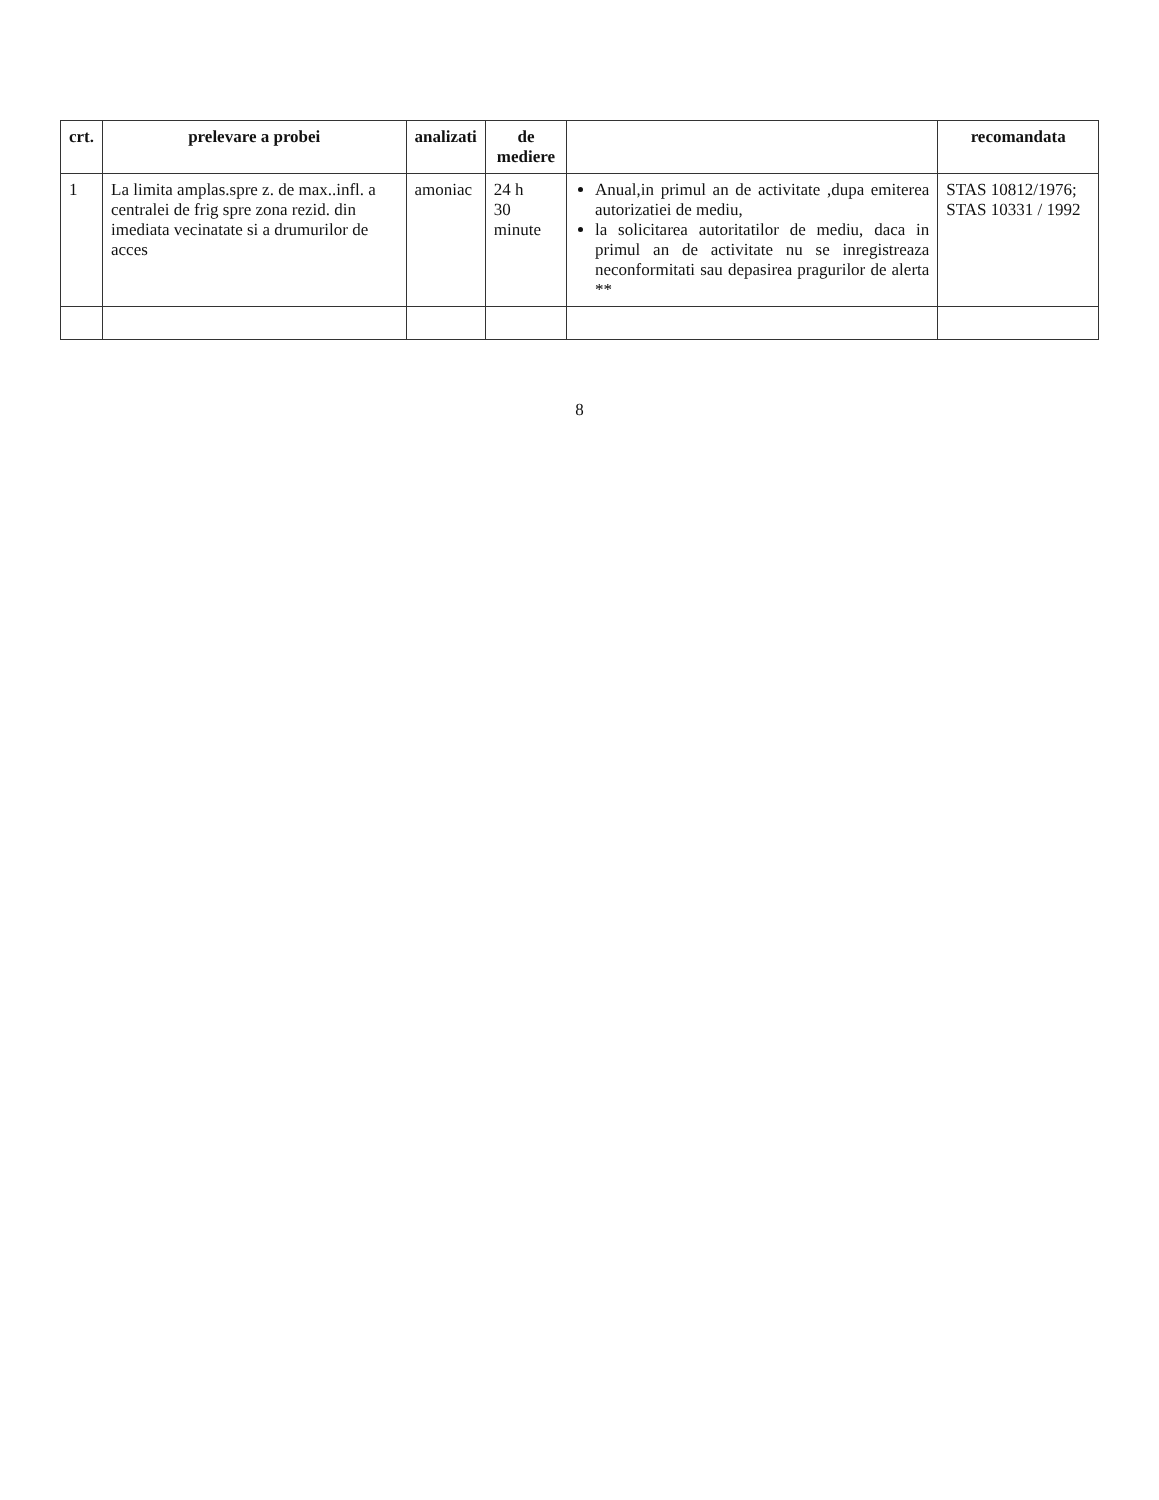| crt. | prelevare a probei | analizati | de mediere | | recomandata |
| --- | --- | --- | --- | --- | --- |
| 1 | La limita amplas.spre z. de max..infl. a centralei de frig spre zona rezid. din imediata vecinatate si a drumurilor de acces | amoniac | 24 h 30 minute | Anual,in primul an de activitate ,dupa emiterea autorizatiei de mediu, la solicitarea autoritatilor de mediu, daca in primul an de activitate nu se inregistreaza neconformitati sau depasirea pragurilor de alerta ** | STAS 10812/1976; STAS 10331 / 1992 |
8